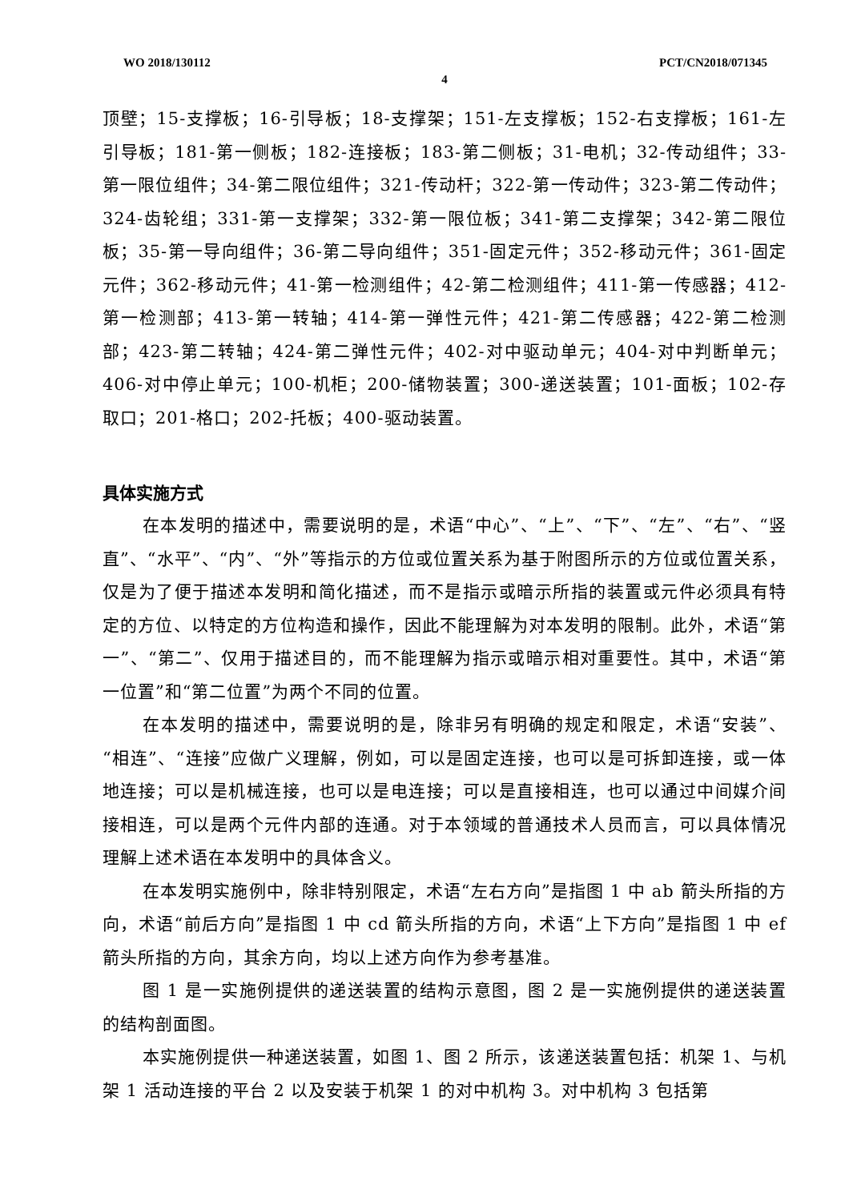WO 2018/130112 PCT/CN2018/071345
4
顶壁；15-支撑板；16-引导板；18-支撑架；151-左支撑板；152-右支撑板；161-左引导板；181-第一侧板；182-连接板；183-第二侧板；31-电机；32-传动组件；33-第一限位组件；34-第二限位组件；321-传动杆；322-第一传动件；323-第二传动件；324-齿轮组；331-第一支撑架；332-第一限位板；341-第二支撑架；342-第二限位板；35-第一导向组件；36-第二导向组件；351-固定元件；352-移动元件；361-固定元件；362-移动元件；41-第一检测组件；42-第二检测组件；411-第一传感器；412-第一检测部；413-第一转轴；414-第一弹性元件；421-第二传感器；422-第二检测部；423-第二转轴；424-第二弹性元件；402-对中驱动单元；404-对中判断单元；406-对中停止单元；100-机柜；200-储物装置；300-递送装置；101-面板；102-存取口；201-格口；202-托板；400-驱动装置。
具体实施方式
在本发明的描述中，需要说明的是，术语“中心”、“上”、“下”、“左”、“右”、“竖直”、“水平”、“内”、“外”等指示的方位或位置关系为基于附图所示的方位或位置关系，仅是为了便于描述本发明和简化描述，而不是指示或暗示所指的装置或元件必须具有特定的方位、以特定的方位构造和操作，因此不能理解为对本发明的限制。此外，术语“第一”、“第二”、仅用于描述目的，而不能理解为指示或暗示相对重要性。其中，术语“第一位置”和“第二位置”为两个不同的位置。
在本发明的描述中，需要说明的是，除非另有明确的规定和限定，术语“安装”、“相连”、“连接”应做广义理解，例如，可以是固定连接，也可以是可拆卸连接，或一体地连接；可以是机械连接，也可以是电连接；可以是直接相连，也可以通过中间媒介间接相连，可以是两个元件内部的连通。对于本领域的普通技术人员而言，可以具体情况理解上述术语在本发明中的具体含义。
在本发明实施例中，除非特别限定，术语“左右方向”是指图 1 中 ab 箭头所指的方向，术语“前后方向”是指图 1 中 cd 箭头所指的方向，术语“上下方向”是指图 1 中 ef 箭头所指的方向，其余方向，均以上述方向作为参考基准。
图 1 是一实施例提供的递送装置的结构示意图，图 2 是一实施例提供的递送装置的结构剖面图。
本实施例提供一种递送装置，如图 1、图 2 所示，该递送装置包括：机架 1、与机架 1 活动连接的平台 2 以及安装于机架 1 的对中机构 3。对中机构 3 包括第